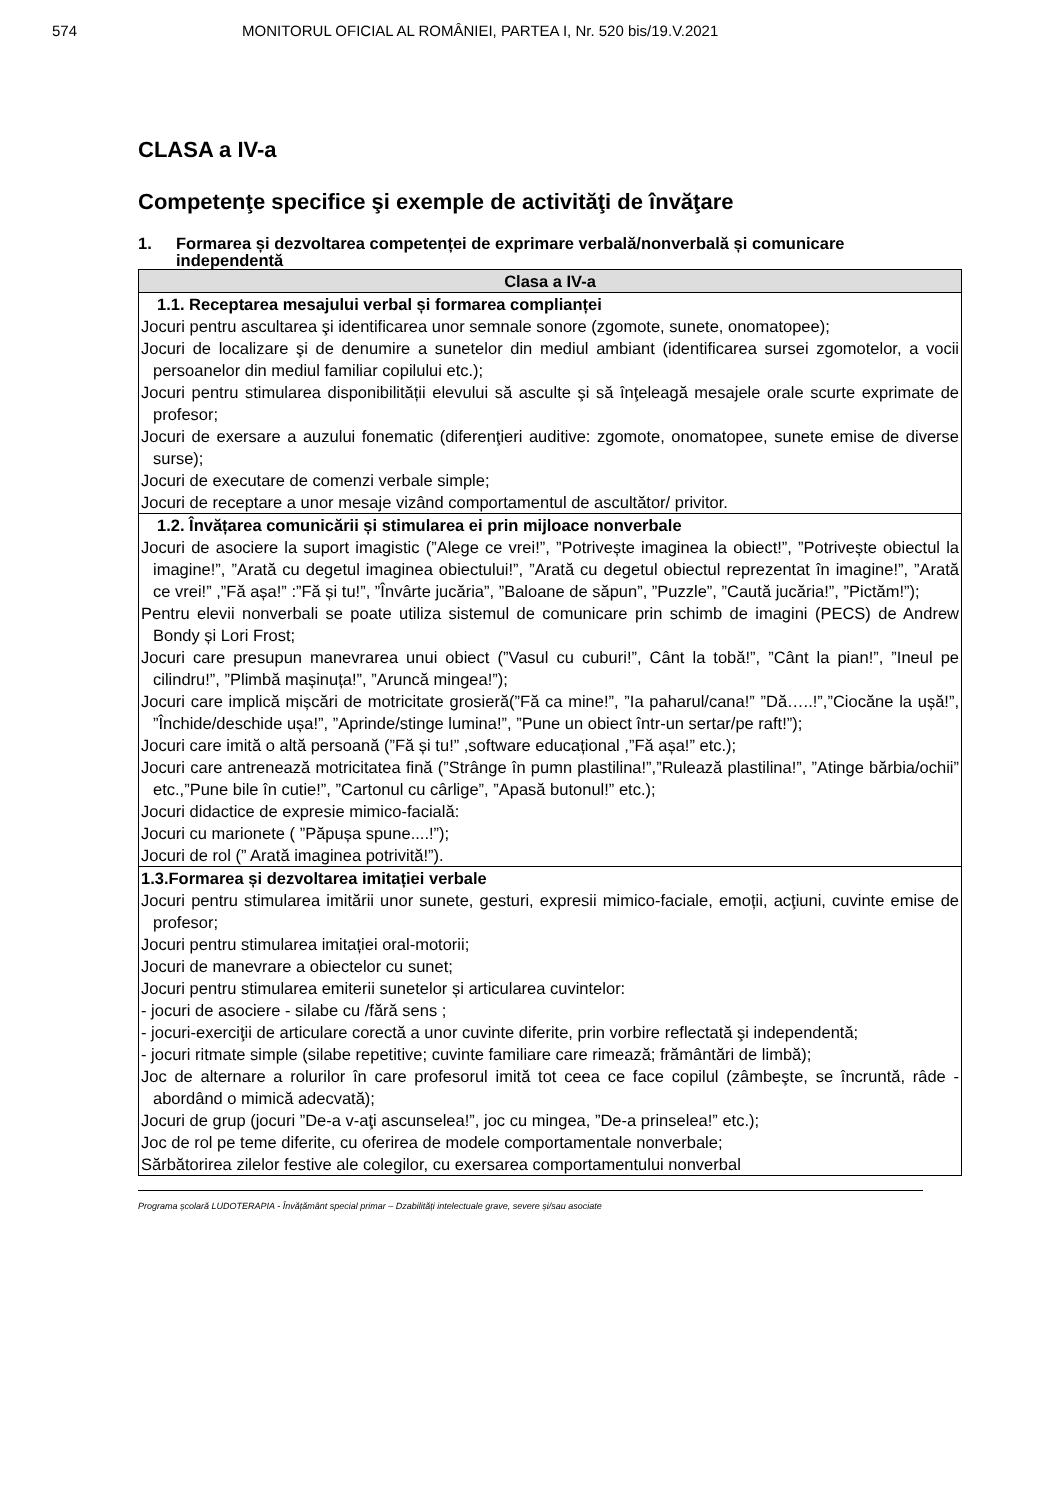574 MONITORUL OFICIAL AL ROMÂNIEI, PARTEA I, Nr. 520 bis/19.V.2021
CLASA a IV-a
Competenţe specifice şi exemple de activităţi de învăţare
1. Formarea și dezvoltarea competenței de exprimare verbală/nonverbală și comunicare independentă
| Clasa a IV-a |
| --- |
| 1.1. Receptarea mesajului verbal și formarea complianței Jocuri pentru ascultarea şi identificarea unor semnale sonore (zgomote, sunete, onomatopee); Jocuri de localizare şi de denumire a sunetelor din mediul ambiant (identificarea sursei zgomotelor, a vocii persoanelor din mediul familiar copilului etc.); Jocuri pentru stimularea disponibilității elevului să asculte şi să înţeleagă mesajele orale scurte exprimate de profesor; Jocuri de exersare a auzului fonematic (diferenţieri auditive: zgomote, onomatopee, sunete emise de diverse surse); Jocuri de executare de comenzi verbale simple; Jocuri de receptare a unor mesaje vizând comportamentul de ascultător/ privitor. |
| 1.2. Învățarea comunicării și stimularea ei prin mijloace nonverbale Jocuri de asociere la suport imagistic (”Alege ce vrei!”, ”Potrivește imaginea la obiect!”, ”Potrivește obiectul la imagine!”, ”Arată cu degetul imaginea obiectului!”, ”Arată cu degetul obiectul reprezentat în imagine!”, ”Arată ce vrei!” ,”Fă așa!” :”Fă și tu!”, ”Învârte jucăria”, ”Baloane de săpun”, ”Puzzle”, ”Caută jucăria!”, ”Pictăm!”); Pentru elevii nonverbali se poate utiliza sistemul de comunicare prin schimb de imagini (PECS) de Andrew Bondy și Lori Frost; Jocuri care presupun manevrarea unui obiect (”Vasul cu cuburi!”, Cânt la tobă!”, ”Cânt la pian!”, ”Ineul pe cilindru!”, ”Plimbă mașinuța!”, ”Aruncă mingea!”); Jocuri care implică mișcări de motricitate grosieră(”Fă ca mine!”, ”Ia paharul/cana!” ”Dă…..!”,”Ciocăne la ușă!”, ”Închide/deschide ușa!”, ”Aprinde/stinge lumina!”, ”Pune un obiect într-un sertar/pe raft!”); Jocuri care imită o altă persoană (”Fă și tu!” ,software educațional ,”Fă așa!” etc.); Jocuri care antrenează motricitatea fină (”Strânge în pumn plastilina!”,”Rulează plastilina!”, ”Atinge bărbia/ochii” etc.,”Pune bile în cutie!”, ”Cartonul cu cârlige”, ”Apasă butonul!” etc.); Jocuri didactice de expresie mimico-facială: Jocuri cu marionete ( ”Păpușa spune....!”); Jocuri de rol (” Arată imaginea potrivită!”). |
| 1.3.Formarea și dezvoltarea imitației verbale Jocuri pentru stimularea imitării unor sunete, gesturi, expresii mimico-faciale, emoții, acţiuni, cuvinte emise de profesor; Jocuri pentru stimularea imitației oral-motorii; Jocuri de manevrare a obiectelor cu sunet; Jocuri pentru stimularea emiterii sunetelor și articularea cuvintelor: - jocuri de asociere - silabe cu /fără sens ; - jocuri-exerciţii de articulare corectă a unor cuvinte diferite, prin vorbire reflectată şi independentă; - jocuri ritmate simple (silabe repetitive; cuvinte familiare care rimează; frământări de limbă); Joc de alternare a rolurilor în care profesorul imită tot ceea ce face copilul (zâmbeşte, se încruntă, râde - abordând o mimică adecvată); Jocuri de grup (jocuri ”De-a v-aţi ascunselea!”, joc cu mingea, ”De-a prinselea!” etc.); Joc de rol pe teme diferite, cu oferirea de modele comportamentale nonverbale; Sărbătorirea zilelor festive ale colegilor, cu exersarea comportamentului nonverbal |
Programa școlară LUDOTERAPIA - Învățământ special primar – Dzabilități intelectuale grave, severe și/sau asociate